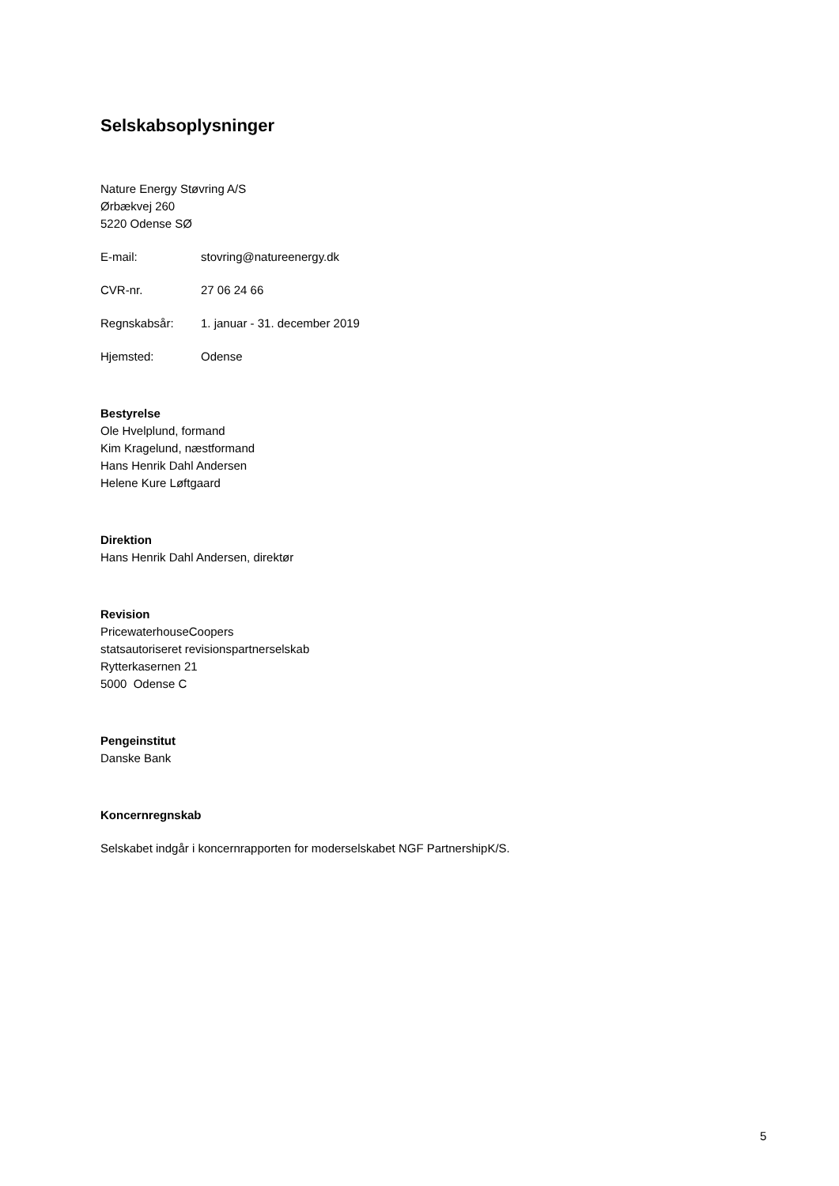Selskabsoplysninger
Nature Energy Støvring A/S
Ørbækvej 260
5220 Odense SØ
E-mail: stovring@natureenergy.dk
CVR-nr. 27 06 24 66
Regnskabsår: 1. januar - 31. december 2019
Hjemsted: Odense
Bestyrelse
Ole Hvelplund, formand
Kim Kragelund, næstformand
Hans Henrik Dahl Andersen
Helene Kure Løftgaard
Direktion
Hans Henrik Dahl Andersen, direktør
Revision
PricewaterhouseCoopers
statsautoriseret revisionspartnerselskab
Rytterkasernen 21
5000 Odense C
Pengeinstitut
Danske Bank
Koncernregnskab
Selskabet indgår i koncernrapporten for moderselskabet NGF PartnershipK/S.
5